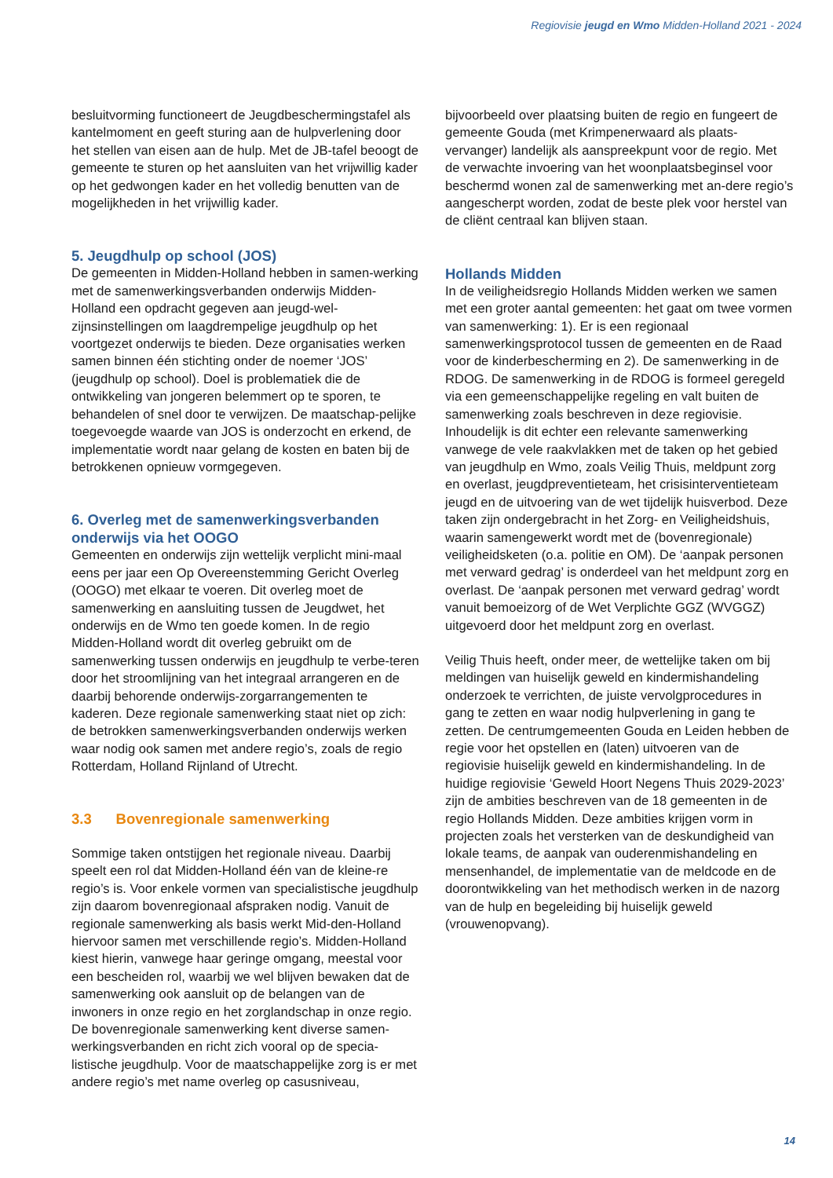Regiovisie jeugd en Wmo Midden-Holland 2021 - 2024
besluitvorming functioneert de Jeugdbeschermingstafel als kantelmoment en geeft sturing aan de hulpverlening door het stellen van eisen aan de hulp. Met de JB-tafel beoogt de gemeente te sturen op het aansluiten van het vrijwillig kader op het gedwongen kader en het volledig benutten van de mogelijkheden in het vrijwillig kader.
5. Jeugdhulp op school (JOS)
De gemeenten in Midden-Holland hebben in samen-werking met de samenwerkingsverbanden onderwijs Midden-Holland een opdracht gegeven aan jeugd-wel-zijnsinstellingen om laagdrempelige jeugdhulp op het voortgezet onderwijs te bieden. Deze organisaties werken samen binnen één stichting onder de noemer ‘JOS’ (jeugdhulp op school). Doel is problematiek die de ontwikkeling van jongeren belemmert op te sporen, te behandelen of snel door te verwijzen. De maatschap-pelijke toegevoegde waarde van JOS is onderzocht en erkend, de implementatie wordt naar gelang de kosten en baten bij de betrokkenen opnieuw vormgegeven.
6. Overleg met de samenwerkingsverbanden onderwijs via het OOGO
Gemeenten en onderwijs zijn wettelijk verplicht mini-maal eens per jaar een Op Overeenstemming Gericht Overleg (OOGO) met elkaar te voeren. Dit overleg moet de samenwerking en aansluiting tussen de Jeugdwet, het onderwijs en de Wmo ten goede komen. In de regio Midden-Holland wordt dit overleg gebruikt om de samenwerking tussen onderwijs en jeugdhulp te verbe-teren door het stroomlijning van het integraal arrangeren en de daarbij behorende onderwijs-zorgarrangementen te kaderen. Deze regionale samenwerking staat niet op zich: de betrokken samenwerkingsverbanden onderwijs werken waar nodig ook samen met andere regio’s, zoals de regio Rotterdam, Holland Rijnland of Utrecht.
3.3 Bovenregionale samenwerking
Sommige taken ontstijgen het regionale niveau. Daarbij speelt een rol dat Midden-Holland één van de kleine-re regio’s is. Voor enkele vormen van specialistische jeugdhulp zijn daarom bovenregionaal afspraken nodig. Vanuit de regionale samenwerking als basis werkt Mid-den-Holland hiervoor samen met verschillende regio’s. Midden-Holland kiest hierin, vanwege haar geringe omgang, meestal voor een bescheiden rol, waarbij we wel blijven bewaken dat de samenwerking ook aansluit op de belangen van de inwoners in onze regio en het zorglandschap in onze regio.
De bovenregionale samenwerking kent diverse samen-werkingsverbanden en richt zich vooral op de specia-listische jeugdhulp. Voor de maatschappelijke zorg is er met andere regio’s met name overleg op casusniveau,
bijvoorbeeld over plaatsing buiten de regio en fungeert de gemeente Gouda (met Krimpenerwaard als plaats-vervanger) landelijk als aanspreekpunt voor de regio. Met de verwachte invoering van het woonplaatsbeginsel voor beschermd wonen zal de samenwerking met an-dere regio’s aangescherpt worden, zodat de beste plek voor herstel van de cliënt centraal kan blijven staan.
Hollands Midden
In de veiligheidsregio Hollands Midden werken we samen met een groter aantal gemeenten: het gaat om twee vormen van samenwerking: 1). Er is een regionaal samenwerkingsprotocol tussen de gemeenten en de Raad voor de kinderbescherming en 2). De samenwerking in de RDOG. De samenwerking in de RDOG is formeel geregeld via een gemeenschappelijke regeling en valt buiten de samenwerking zoals beschreven in deze regiovisie. Inhoudelijk is dit echter een relevante samenwerking vanwege de vele raakvlakken met de taken op het gebied van jeugdhulp en Wmo, zoals Veilig Thuis, meldpunt zorg en overlast, jeugdpreventieteam, het crisisinterventieteam jeugd en de uitvoering van de wet tijdelijk huisverbod. Deze taken zijn ondergebracht in het Zorg- en Veiligheidshuis, waarin samengewerkt wordt met de (bovenregionale) veiligheidsketen (o.a. politie en OM). De ‘aanpak personen met verward gedrag’ is onderdeel van het meldpunt zorg en overlast. De ‘aanpak personen met verward gedrag’ wordt vanuit bemoeizorg of de Wet Verplichte GGZ (WVGGZ) uitgevoerd door het meldpunt zorg en overlast.
Veilig Thuis heeft, onder meer, de wettelijke taken om bij meldingen van huiselijk geweld en kindermishandeling onderzoek te verrichten, de juiste vervolgprocedures in gang te zetten en waar nodig hulpverlening in gang te zetten. De centrumgemeenten Gouda en Leiden hebben de regie voor het opstellen en (laten) uitvoeren van de regiovisie huiselijk geweld en kindermishandeling. In de huidige regiovisie ‘Geweld Hoort Negens Thuis 2029-2023’ zijn de ambities beschreven van de 18 gemeenten in de regio Hollands Midden. Deze ambities krijgen vorm in projecten zoals het versterken van de deskundigheid van lokale teams, de aanpak van ouderenmishandeling en mensenhandel, de implementatie van de meldcode en de doorontwikkeling van het methodisch werken in de nazorg van de hulp en begeleiding bij huiselijk geweld (vrouwenopvang).
14